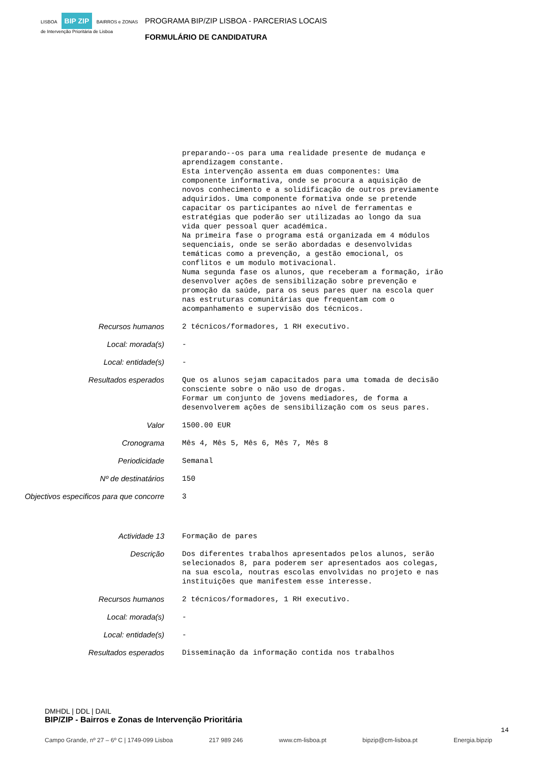LISBOA BIP ZIP BAIRROS e ZONAS de Intervenção Prioritária de Lisboa
PROGRAMA BIP/ZIP LISBOA - PARCERIAS LOCAIS
FORMULÁRIO DE CANDIDATURA
preparando--os para uma realidade presente de mudança e aprendizagem constante. Esta intervenção assenta em duas componentes: Uma componente informativa, onde se procura a aquisição de novos conhecimento e a solidificação de outros previamente adquiridos. Uma componente formativa onde se pretende capacitar os participantes ao nível de ferramentas e estratégias que poderão ser utilizadas ao longo da sua vida quer pessoal quer académica. Na primeira fase o programa está organizada em 4 módulos sequenciais, onde se serão abordadas e desenvolvidas temáticas como a prevenção, a gestão emocional, os conflitos e um modulo motivacional. Numa segunda fase os alunos, que receberam a formação, irão desenvolver ações de sensibilização sobre prevenção e promoção da saúde, para os seus pares quer na escola quer nas estruturas comunitárias que frequentam com o acompanhamento e supervisão dos técnicos.
Recursos humanos 2 técnicos/formadores, 1 RH executivo.
Local: morada(s) -
Local: entidade(s) -
Resultados esperados Que os alunos sejam capacitados para uma tomada de decisão consciente sobre o não uso de drogas. Formar um conjunto de jovens mediadores, de forma a desenvolverem ações de sensibilização com os seus pares.
Valor 1500.00 EUR
Cronograma Mês 4, Mês 5, Mês 6, Mês 7, Mês 8
Periodicidade Semanal
Nº de destinatários 150
Objectivos especificos para que concorre
3
Actividade 13 Formação de pares
Descrição Dos diferentes trabalhos apresentados pelos alunos, serão selecionados 8, para poderem ser apresentados aos colegas, na sua escola, noutras escolas envolvidas no projeto e nas instituições que manifestem esse interesse.
Recursos humanos 2 técnicos/formadores, 1 RH executivo.
Local: morada(s) -
Local: entidade(s) -
Resultados esperados Disseminação da informação contida nos trabalhos
DMHDL | DDL | DAIL
BIP/ZIP - Bairros e Zonas de Intervenção Prioritária
14
Campo Grande, nº 27 – 6º C | 1749-099 Lisboa 217 989 246 www.cm-lisboa.pt bipzip@cm-lisboa.pt Energia.bipzip